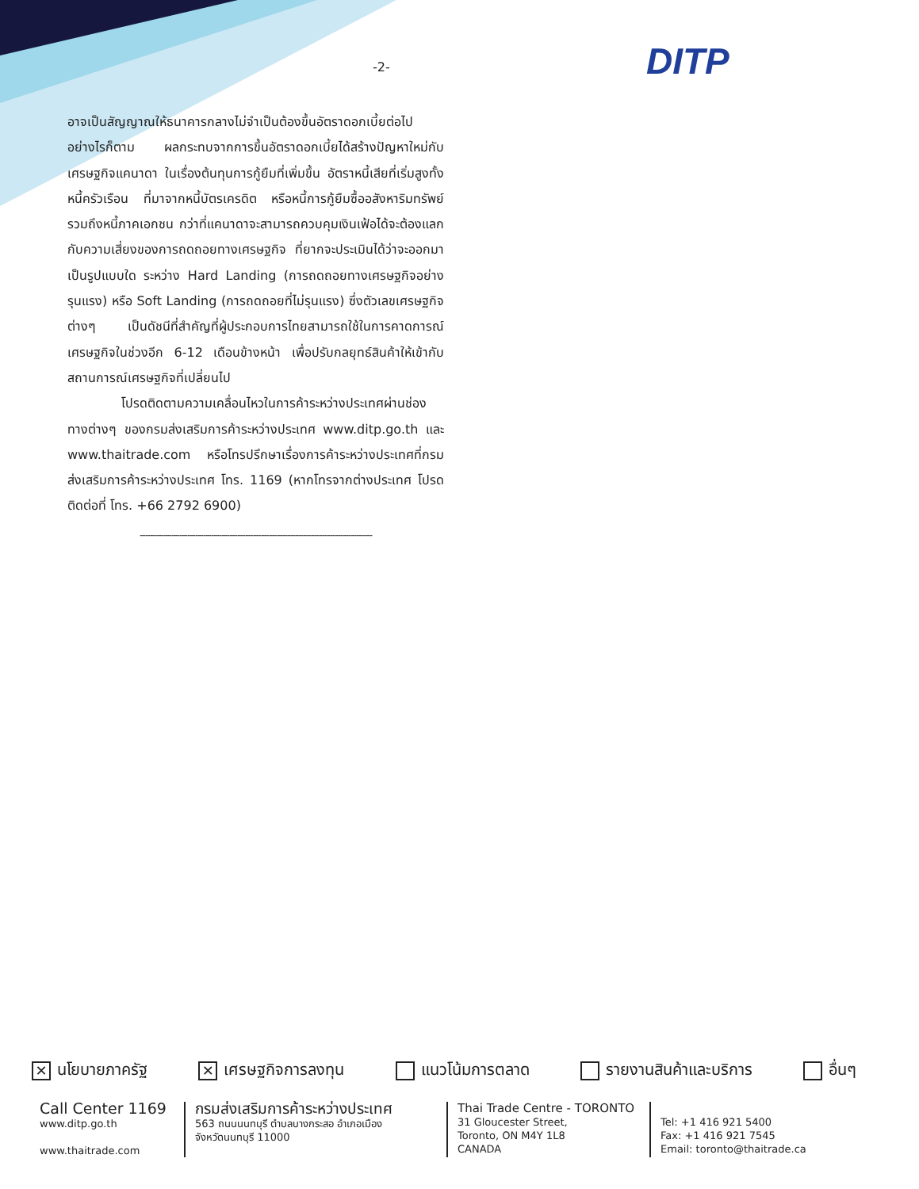-2- DITP
อาจเป็นสัญญาณให้ธนาคารกลางไม่จำเป็นต้องขึ้นอัตราดอกเบี้ยต่อไป อย่างไรก็ตาม ผลกระทบจากการขึ้นอัตราดอกเบี้ยได้สร้างปัญหาใหม่กับเศรษฐกิจแคนาดา ในเรื่องต้นทุนการกู้ยืมที่เพิ่มขึ้น อัตราหนี้เสียที่เริ่มสูงทั้งหนี้ครัวเรือน ที่มาจากหนี้บัตรเครดิต หรือหนี้การกู้ยืมซื้ออสังหาริมทรัพย์ รวมถึงหนี้ภาคเอกชน กว่าที่แคนาดาจะสามารถควบคุมเงินเฟ้อได้จะต้องแลกกับความเสี่ยงของการถดถอยทางเศรษฐกิจ ที่ยากจะประเมินได้ว่าจะออกมาเป็นรูปแบบใด ระหว่าง Hard Landing (การถดถอยทางเศรษฐกิจอย่างรุนแรง) หรือ Soft Landing (การถดถอยที่ไม่รุนแรง) ซึ่งตัวเลขเศรษฐกิจต่างๆ เป็นดัชนีที่สำคัญที่ผู้ประกอบการไทยสามารถใช้ในการคาดการณ์เศรษฐกิจในช่วงอีก 6-12 เดือนข้างหน้า เพื่อปรับกลยุทธ์สินค้าให้เข้ากับสถานการณ์เศรษฐกิจที่เปลี่ยนไป
โปรดติดตามความเคลื่อนไหวในการค้าระหว่างประเทศผ่านช่องทางต่างๆ ของกรมส่งเสริมการค้าระหว่างประเทศ www.ditp.go.th และ www.thaitrade.com หรือโทรปรึกษาเรื่องการค้าระหว่างประเทศที่กรมส่งเสริมการค้าระหว่างประเทศ โทร. 1169 (หากโทรจากต่างประเทศ โปรดติดต่อที่ โทร. +66 2792 6900)
----------------------------------------------------------------------------------------
✕ นโยบายภาครัฐ ✕ เศรษฐกิจการลงทุน แนวโน้มการตลาด รายงานสินค้าและบริการ อื่นๆ
Call Center 1169
www.ditp.go.th
www.thaitrade.com
กรมส่งเสริมการค้าระหว่างประเทศ
563 ถนนนนทบุรี ตำบลบางกระสอ อำเภอเมือง
จังหวัดนนทบุรี 11000
Thai Trade Centre - TORONTO
31 Gloucester Street,
Toronto, ON M4Y 1L8
CANADA
Tel: +1 416 921 5400
Fax: +1 416 921 7545
Email: toronto@thaitrade.ca